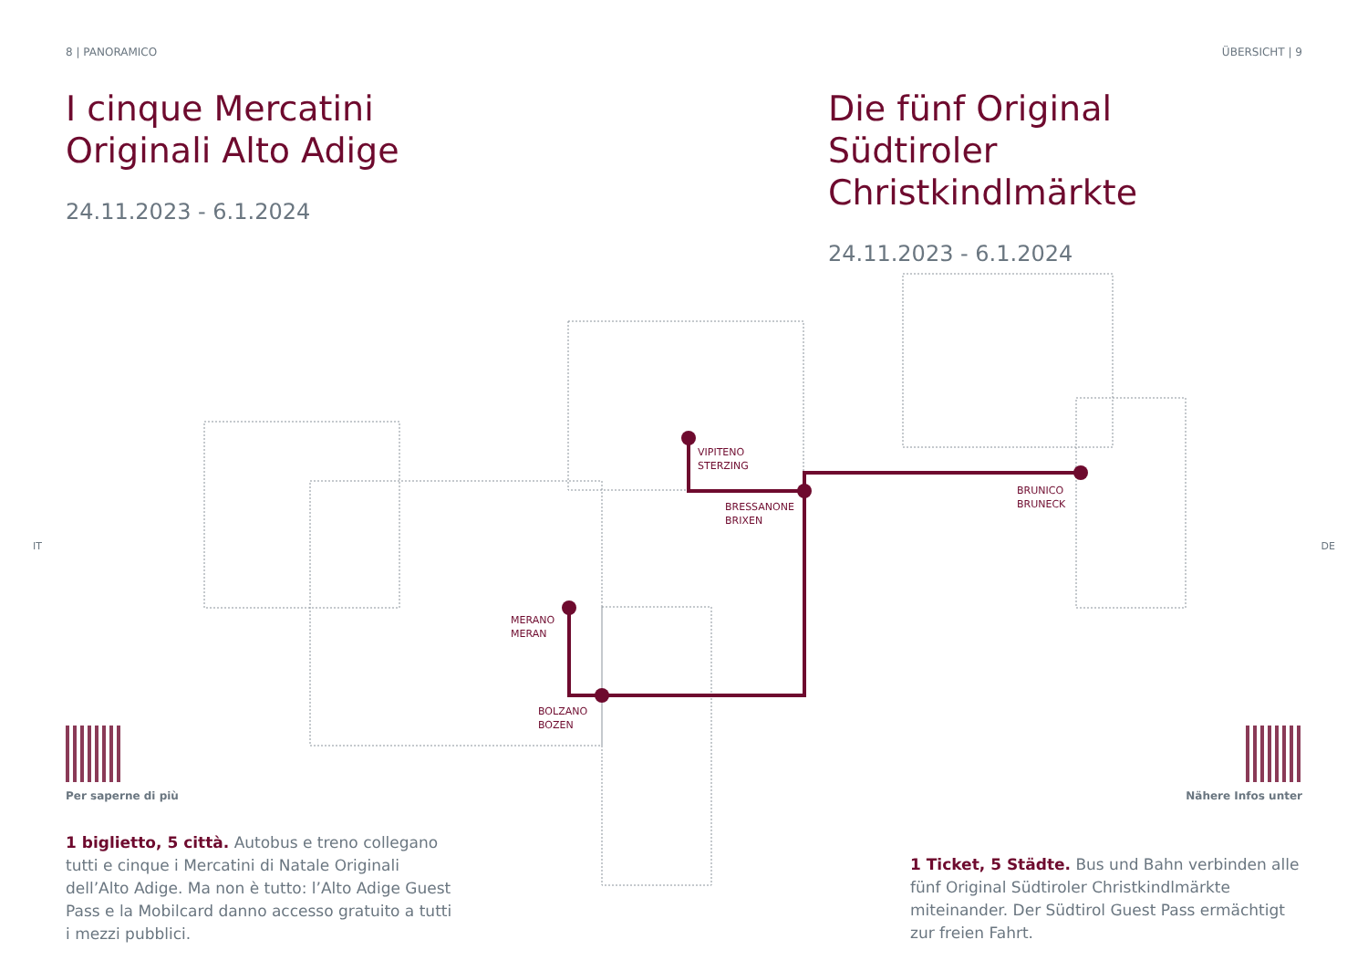8 | PANORAMICO ÜBERSICHT | 9
I cinque Mercatini
Originali Alto Adige
24.11.2023 - 6.1.2024
Die fünf Original
Südtiroler Christkindlmärkte
24.11.2023 - 6.1.2024
VIPITENO
STERZING
BRESSANONE
BRIXEN
BRUNICO
BRUNECK
MERANO
MERAN
BOLZANO
BOZEN
IT DE
Per saperne di più
1 biglietto, 5 città. Autobus e treno collegano tutti e cinque i Mercatini di Natale Originali dell’Alto Adige. Ma non è tutto: l’Alto Adige Guest Pass e la Mobilcard danno accesso gratuito a tutti i mezzi pubblici.
Nähere Infos unter
1 Ticket, 5 Städte. Bus und Bahn verbinden alle fünf Original Südtiroler Christkindlmärkte miteinander. Der Südtirol Guest Pass ermächtigt zur freien Fahrt.